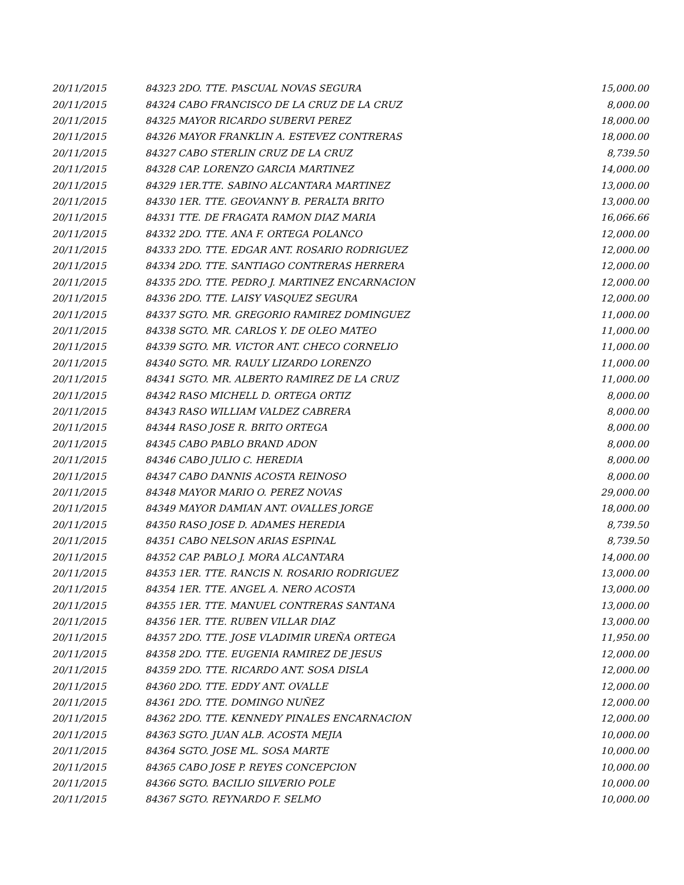| 20/11/2015 | 84323 2DO. TTE. PASCUAL NOVAS SEGURA | 15,000.00 |
| 20/11/2015 | 84324 CABO FRANCISCO DE LA CRUZ DE LA CRUZ | 8,000.00 |
| 20/11/2015 | 84325 MAYOR RICARDO SUBERVI PEREZ | 18,000.00 |
| 20/11/2015 | 84326 MAYOR FRANKLIN A. ESTEVEZ CONTRERAS | 18,000.00 |
| 20/11/2015 | 84327 CABO STERLIN CRUZ DE LA CRUZ | 8,739.50 |
| 20/11/2015 | 84328 CAP. LORENZO GARCIA MARTINEZ | 14,000.00 |
| 20/11/2015 | 84329 1ER.TTE. SABINO ALCANTARA MARTINEZ | 13,000.00 |
| 20/11/2015 | 84330 1ER. TTE. GEOVANNY B. PERALTA BRITO | 13,000.00 |
| 20/11/2015 | 84331 TTE. DE FRAGATA RAMON DIAZ MARIA | 16,066.66 |
| 20/11/2015 | 84332 2DO. TTE. ANA F. ORTEGA POLANCO | 12,000.00 |
| 20/11/2015 | 84333 2DO. TTE. EDGAR ANT. ROSARIO RODRIGUEZ | 12,000.00 |
| 20/11/2015 | 84334 2DO. TTE. SANTIAGO CONTRERAS HERRERA | 12,000.00 |
| 20/11/2015 | 84335 2DO. TTE. PEDRO J. MARTINEZ ENCARNACION | 12,000.00 |
| 20/11/2015 | 84336 2DO. TTE. LAISY VASQUEZ SEGURA | 12,000.00 |
| 20/11/2015 | 84337 SGTO. MR. GREGORIO RAMIREZ DOMINGUEZ | 11,000.00 |
| 20/11/2015 | 84338 SGTO. MR. CARLOS Y. DE OLEO MATEO | 11,000.00 |
| 20/11/2015 | 84339 SGTO. MR. VICTOR ANT. CHECO CORNELIO | 11,000.00 |
| 20/11/2015 | 84340 SGTO. MR. RAULY LIZARDO LORENZO | 11,000.00 |
| 20/11/2015 | 84341 SGTO. MR. ALBERTO RAMIREZ DE LA CRUZ | 11,000.00 |
| 20/11/2015 | 84342 RASO MICHELL D. ORTEGA ORTIZ | 8,000.00 |
| 20/11/2015 | 84343 RASO WILLIAM VALDEZ CABRERA | 8,000.00 |
| 20/11/2015 | 84344 RASO JOSE R. BRITO ORTEGA | 8,000.00 |
| 20/11/2015 | 84345 CABO PABLO BRAND ADON | 8,000.00 |
| 20/11/2015 | 84346 CABO JULIO C. HEREDIA | 8,000.00 |
| 20/11/2015 | 84347 CABO DANNIS ACOSTA REINOSO | 8,000.00 |
| 20/11/2015 | 84348 MAYOR MARIO O. PEREZ NOVAS | 29,000.00 |
| 20/11/2015 | 84349 MAYOR DAMIAN ANT. OVALLES JORGE | 18,000.00 |
| 20/11/2015 | 84350 RASO JOSE D. ADAMES HEREDIA | 8,739.50 |
| 20/11/2015 | 84351 CABO NELSON ARIAS ESPINAL | 8,739.50 |
| 20/11/2015 | 84352 CAP. PABLO J. MORA ALCANTARA | 14,000.00 |
| 20/11/2015 | 84353 1ER. TTE. RANCIS N. ROSARIO RODRIGUEZ | 13,000.00 |
| 20/11/2015 | 84354 1ER. TTE. ANGEL A. NERO ACOSTA | 13,000.00 |
| 20/11/2015 | 84355 1ER. TTE. MANUEL CONTRERAS SANTANA | 13,000.00 |
| 20/11/2015 | 84356 1ER. TTE. RUBEN VILLAR DIAZ | 13,000.00 |
| 20/11/2015 | 84357 2DO. TTE. JOSE VLADIMIR UREÑA ORTEGA | 11,950.00 |
| 20/11/2015 | 84358 2DO. TTE. EUGENIA RAMIREZ DE JESUS | 12,000.00 |
| 20/11/2015 | 84359 2DO. TTE. RICARDO ANT. SOSA DISLA | 12,000.00 |
| 20/11/2015 | 84360 2DO. TTE. EDDY ANT. OVALLE | 12,000.00 |
| 20/11/2015 | 84361 2DO. TTE. DOMINGO NUÑEZ | 12,000.00 |
| 20/11/2015 | 84362 2DO. TTE. KENNEDY PINALES ENCARNACION | 12,000.00 |
| 20/11/2015 | 84363 SGTO. JUAN ALB. ACOSTA MEJIA | 10,000.00 |
| 20/11/2015 | 84364 SGTO. JOSE ML. SOSA MARTE | 10,000.00 |
| 20/11/2015 | 84365 CABO JOSE P. REYES CONCEPCION | 10,000.00 |
| 20/11/2015 | 84366 SGTO. BACILIO SILVERIO POLE | 10,000.00 |
| 20/11/2015 | 84367 SGTO. REYNARDO F. SELMO | 10,000.00 |